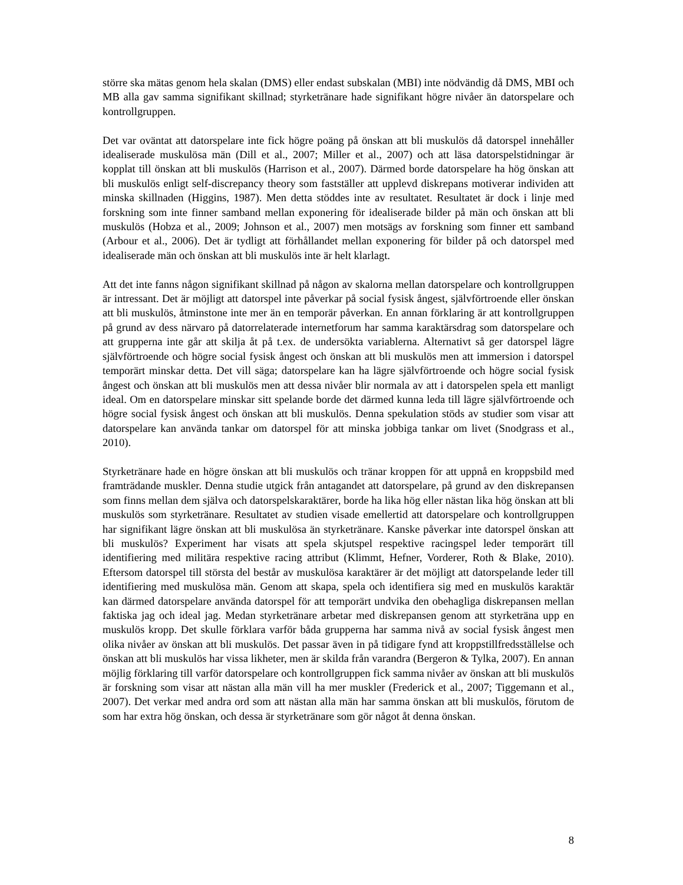större ska mätas genom hela skalan (DMS) eller endast subskalan (MBI) inte nödvändig då DMS, MBI och MB alla gav samma signifikant skillnad; styrketränare hade signifikant högre nivåer än datorspelare och kontrollgruppen.
Det var oväntat att datorspelare inte fick högre poäng på önskan att bli muskulös då datorspel innehåller idealiserade muskulösa män (Dill et al., 2007; Miller et al., 2007) och att läsa datorspelstidningar är kopplat till önskan att bli muskulös (Harrison et al., 2007). Därmed borde datorspelare ha hög önskan att bli muskulös enligt self-discrepancy theory som fastställer att upplevd diskrepans motiverar individen att minska skillnaden (Higgins, 1987). Men detta stöddes inte av resultatet. Resultatet är dock i linje med forskning som inte finner samband mellan exponering för idealiserade bilder på män och önskan att bli muskulös (Hobza et al., 2009; Johnson et al., 2007) men motsägs av forskning som finner ett samband (Arbour et al., 2006). Det är tydligt att förhållandet mellan exponering för bilder på och datorspel med idealiserade män och önskan att bli muskulös inte är helt klarlagt.
Att det inte fanns någon signifikant skillnad på någon av skalorna mellan datorspelare och kontrollgruppen är intressant. Det är möjligt att datorspel inte påverkar på social fysisk ångest, självförtroende eller önskan att bli muskulös, åtminstone inte mer än en temporär påverkan. En annan förklaring är att kontrollgruppen på grund av dess närvaro på datorrelaterade internetforum har samma karaktärsdrag som datorspelare och att grupperna inte går att skilja åt på t.ex. de undersökta variablerna. Alternativt så ger datorspel lägre självförtroende och högre social fysisk ångest och önskan att bli muskulös men att immersion i datorspel temporärt minskar detta. Det vill säga; datorspelare kan ha lägre självförtroende och högre social fysisk ångest och önskan att bli muskulös men att dessa nivåer blir normala av att i datorspelen spela ett manligt ideal. Om en datorspelare minskar sitt spelande borde det därmed kunna leda till lägre självförtroende och högre social fysisk ångest och önskan att bli muskulös. Denna spekulation stöds av studier som visar att datorspelare kan använda tankar om datorspel för att minska jobbiga tankar om livet (Snodgrass et al., 2010).
Styrketränare hade en högre önskan att bli muskulös och tränar kroppen för att uppnå en kroppsbild med framträdande muskler. Denna studie utgick från antagandet att datorspelare, på grund av den diskrepansen som finns mellan dem själva och datorspelskaraktärer, borde ha lika hög eller nästan lika hög önskan att bli muskulös som styrketränare. Resultatet av studien visade emellertid att datorspelare och kontrollgruppen har signifikant lägre önskan att bli muskulösa än styrketränare. Kanske påverkar inte datorspel önskan att bli muskulös? Experiment har visats att spela skjutspel respektive racingspel leder temporärt till identifiering med militära respektive racing attribut (Klimmt, Hefner, Vorderer, Roth & Blake, 2010). Eftersom datorspel till största del består av muskulösa karaktärer är det möjligt att datorspelande leder till identifiering med muskulösa män. Genom att skapa, spela och identifiera sig med en muskulös karaktär kan därmed datorspelare använda datorspel för att temporärt undvika den obehagliga diskrepansen mellan faktiska jag och ideal jag. Medan styrketränare arbetar med diskrepansen genom att styrketräna upp en muskulös kropp. Det skulle förklara varför båda grupperna har samma nivå av social fysisk ångest men olika nivåer av önskan att bli muskulös. Det passar även in på tidigare fynd att kroppstillfredsställelse och önskan att bli muskulös har vissa likheter, men är skilda från varandra (Bergeron & Tylka, 2007). En annan möjlig förklaring till varför datorspelare och kontrollgruppen fick samma nivåer av önskan att bli muskulös är forskning som visar att nästan alla män vill ha mer muskler (Frederick et al., 2007; Tiggemann et al., 2007). Det verkar med andra ord som att nästan alla män har samma önskan att bli muskulös, förutom de som har extra hög önskan, och dessa är styrketränare som gör något åt denna önskan.
8